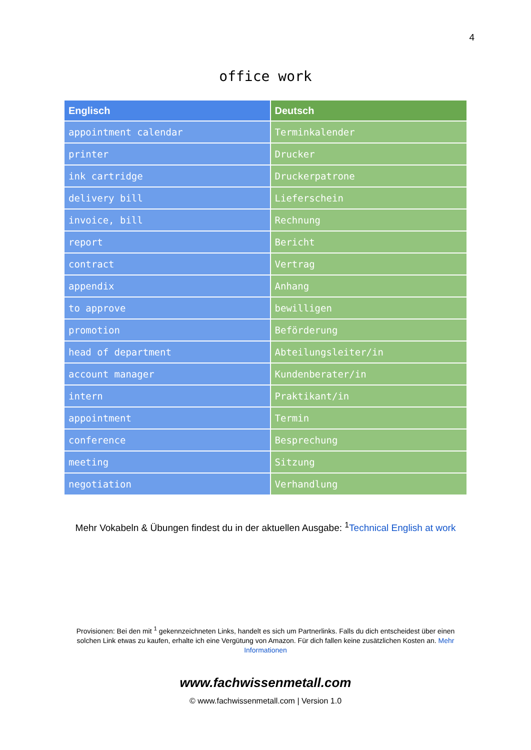4
office work
| Englisch | Deutsch |
| --- | --- |
| appointment calendar | Terminkalender |
| printer | Drucker |
| ink cartridge | Druckerpatrone |
| delivery bill | Lieferschein |
| invoice, bill | Rechnung |
| report | Bericht |
| contract | Vertrag |
| appendix | Anhang |
| to approve | bewilligen |
| promotion | Beförderung |
| head of department | Abteilungsleiter/in |
| account manager | Kundenberater/in |
| intern | Praktikant/in |
| appointment | Termin |
| conference | Besprechung |
| meeting | Sitzung |
| negotiation | Verhandlung |
Mehr Vokabeln & Übungen findest du in der aktuellen Ausgabe: <sup>1</sup>Technical English at work
Provisionen: Bei den mit <sup>1</sup> gekennzeichneten Links, handelt es sich um Partnerlinks. Falls du dich entscheidest über einen solchen Link etwas zu kaufen, erhalte ich eine Vergütung von Amazon. Für dich fallen keine zusätzlichen Kosten an. Mehr Informationen
www.fachwissenmetall.com
© www.fachwissenmetall.com | Version 1.0